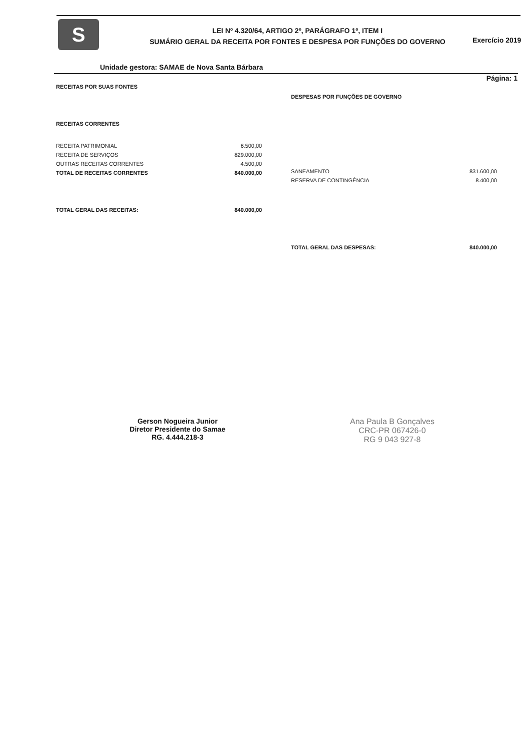S
LEI Nº 4.320/64, ARTIGO 2º, PARÁGRAFO 1º, ITEM I
SUMÁRIO GERAL DA RECEITA POR FONTES E DESPESA POR FUNÇÕES DO GOVERNO
Exercício 2019
Unidade gestora: SAMAE de Nova Santa Bárbara
Página: 1
| RECEITAS POR SUAS FONTES | |
| RECEITAS CORRENTES | |
| RECEITA PATRIMONIAL | 6.500,00 |
| RECEITA DE SERVIÇOS | 829.000,00 |
| OUTRAS RECEITAS CORRENTES | 4.500,00 |
| TOTAL DE RECEITAS CORRENTES | 840.000,00 |
| TOTAL GERAL DAS RECEITAS: | 840.000,00 |
| DESPESAS POR FUNÇÕES DE GOVERNO | |
| SANEAMENTO | 831.600,00 |
| RESERVA DE CONTINGÊNCIA | 8.400,00 |
| TOTAL GERAL DAS DESPESAS: | 840.000,00 |
Gerson Nogueira Junior
Diretor Presidente do Samae
RG. 4.444.218-3
Ana Paula B Gonçalves
CRC-PR 067426-0
RG 9 043 927-8